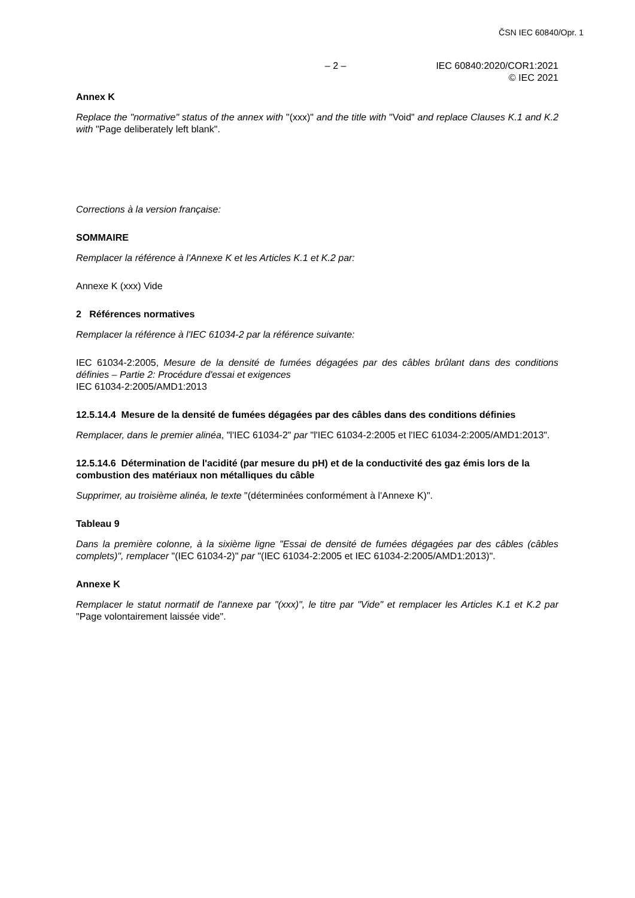ČSN IEC 60840/Opr. 1
– 2 – IEC 60840:2020/COR1:2021
© IEC 2021
Annex K
Replace the "normative" status of the annex with "(xxx)" and the title with "Void" and replace Clauses K.1 and K.2 with "Page deliberately left blank".
Corrections à la version française:
SOMMAIRE
Remplacer la référence à l'Annexe K et les Articles K.1 et K.2 par:
Annexe K (xxx) Vide
2 Références normatives
Remplacer la référence à l'IEC 61034-2 par la référence suivante:
IEC 61034-2:2005, Mesure de la densité de fumées dégagées par des câbles brûlant dans des conditions définies – Partie 2: Procédure d'essai et exigences
IEC 61034-2:2005/AMD1:2013
12.5.14.4 Mesure de la densité de fumées dégagées par des câbles dans des conditions définies
Remplacer, dans le premier alinéa, "l'IEC 61034-2" par "l'IEC 61034-2:2005 et l'IEC 61034-2:2005/AMD1:2013".
12.5.14.6 Détermination de l'acidité (par mesure du pH) et de la conductivité des gaz émis lors de la combustion des matériaux non métalliques du câble
Supprimer, au troisième alinéa, le texte "(déterminées conformément à l'Annexe K)".
Tableau 9
Dans la première colonne, à la sixième ligne "Essai de densité de fumées dégagées par des câbles (câbles complets)", remplacer "(IEC 61034-2)" par "(IEC 61034-2:2005 et IEC 61034-2:2005/AMD1:2013)".
Annexe K
Remplacer le statut normatif de l'annexe par "(xxx)", le titre par "Vide" et remplacer les Articles K.1 et K.2 par "Page volontairement laissée vide".